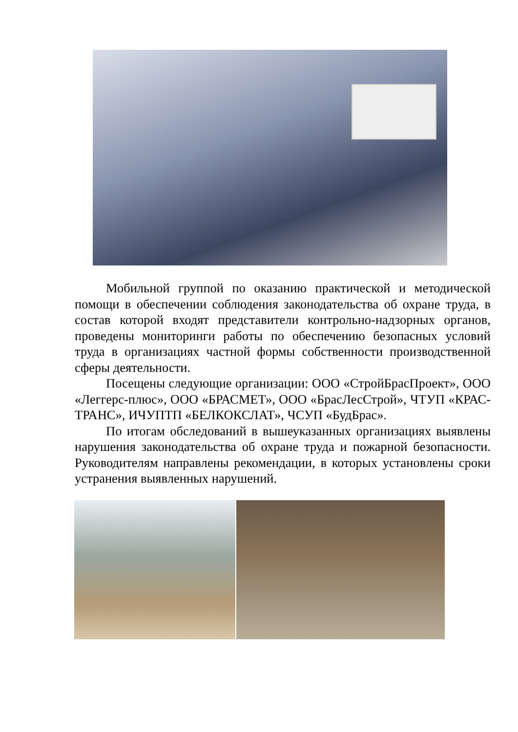Мобильной группой по оказанию практической и методической помощи в обеспечении соблюдения законодательства об охране труда, в состав которой входят представители контрольно-надзорных органов, проведены мониторинги работы по обеспечению безопасных условий труда в организациях частной формы собственности производственной сферы деятельности.
Посещены следующие организации: ООО «СтройБрасПроект», ООО «Леггерс-плюс», ООО «БРАСМЕТ», ООО «БрасЛесСтрой», ЧТУП «КРАС-ТРАНС», ИЧУПТП «БЕЛКОКСЛАТ», ЧСУП «БудБрас».
По итогам обследований в вышеуказанных организациях выявлены нарушения законодательства об охране труда и пожарной безопасности. Руководителям направлены рекомендации, в которых установлены сроки устранения выявленных нарушений.